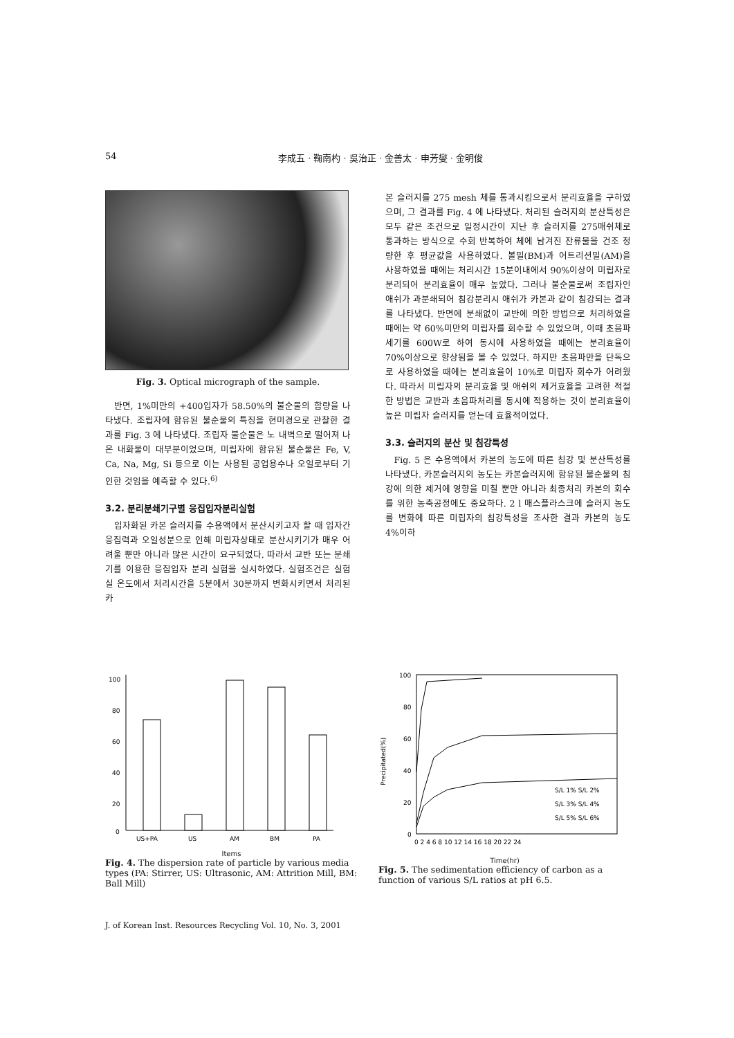54 李成五 · 鞠南杓 · 吳治正 · 金善太 · 申芳燮 · 金明俊
Fig. 3. Optical micrograph of the sample.
반면, 1%미만의 +400입자가 58.50%의 불순물의 함량을 나타냈다. 조립자에 함유된 불순물의 특징을 현미경으로 관찰한 결과를 Fig. 3 에 나타냈다. 조립자 불순물은 노 내벽으로 떨어져 나온 내화물이 대부분이었으며, 미립자에 함유된 불순물은 Fe, V, Ca, Na, Mg, Si 등으로 이는 사용된 공업용수나 오일로부터 기인한 것임을 예측할 수 있다.<sup>6)</sup>
3.2. 분리분쇄기구별 응집입자분리실험
입자화된 카본 슬러지를 수용액에서 분산시키고자 할 때 입자간 응집력과 오일성분으로 인해 미립자상태로 분산시키기가 매우 어려울 뿐만 아니라 많은 시간이 요구되었다. 따라서 교반 또는 분쇄기를 이용한 응집입자 분리 실험을 실시하였다. 실험조건은 실험실 온도에서 처리시간을 5분에서 30분까지 변화시키면서 처리된 카
본 슬러지를 275 mesh 체를 통과시킴으로서 분리효율을 구하였으며, 그 결과를 Fig. 4 에 나타냈다. 처리된 슬러지의 분산특성은 모두 같은 조건으로 일정시간이 지난 후 슬러지를 275매쉬체로 통과하는 방식으로 수회 반복하여 체에 남겨진 잔류물을 건조 정량한 후 평균값을 사용하였다. 볼밀(BM)과 어트리션밀(AM)을 사용하였을 때에는 처리시간 15분이내에서 90%이상이 미립자로 분리되어 분리효율이 매우 높았다. 그러나 불순물로써 조립자인 애쉬가 과분쇄되어 침강분리시 애쉬가 카본과 같이 침강되는 결과를 나타냈다. 반면에 분쇄없이 교반에 의한 방법으로 처리하였을 때에는 약 60%미만의 미립자를 회수할 수 있었으며, 이때 초음파세기를 600W로 하여 동시에 사용하였을 때에는 분리효율이 70%이상으로 향상됨을 볼 수 있었다. 하지만 초음파만을 단독으로 사용하였을 때에는 분리효율이 10%로 미립자 회수가 어려웠다. 따라서 미립자의 분리효율 및 애쉬의 제거효율을 고려한 적절한 방법은 교반과 초음파처리를 동시에 적용하는 것이 분리효율이 높은 미립자 슬러지를 얻는데 효율적이었다.
3.3. 슬러지의 분산 및 침강특성
Fig. 5 은 수용액에서 카본의 농도에 따른 침강 및 분산특성를 나타냈다. 카본슬러지의 농도는 카본슬러지에 함유된 불순물의 침강에 의한 제거에 영향을 미칠 뿐만 아니라 최종처리 카본의 회수를 위한 농축공정에도 중요하다. 2 l 매스플라스크에 슬러지 농도를 변화에 따른 미립자의 침강특성을 조사한 결과 카본의 농도 4%이하
100
80
60
40
20
0
US+PA
US
AM
BM
PA
Items
Fig. 4. The dispersion rate of particle by various media types (PA: Stirrer, US: Ultrasonic, AM: Attrition Mill, BM: Ball Mill)
100
80
60
40
20
0
Precipitated(%)
S/L 1% S/L 2%
S/L 3% S/L 4%
S/L 5% S/L 6%
0 2 4 6 8 10 12 14 16 18 20 22 24
Time(hr)
Fig. 5. The sedimentation efficiency of carbon as a function of various S/L ratios at pH 6.5.
J. of Korean Inst. Resources Recycling Vol. 10, No. 3, 2001